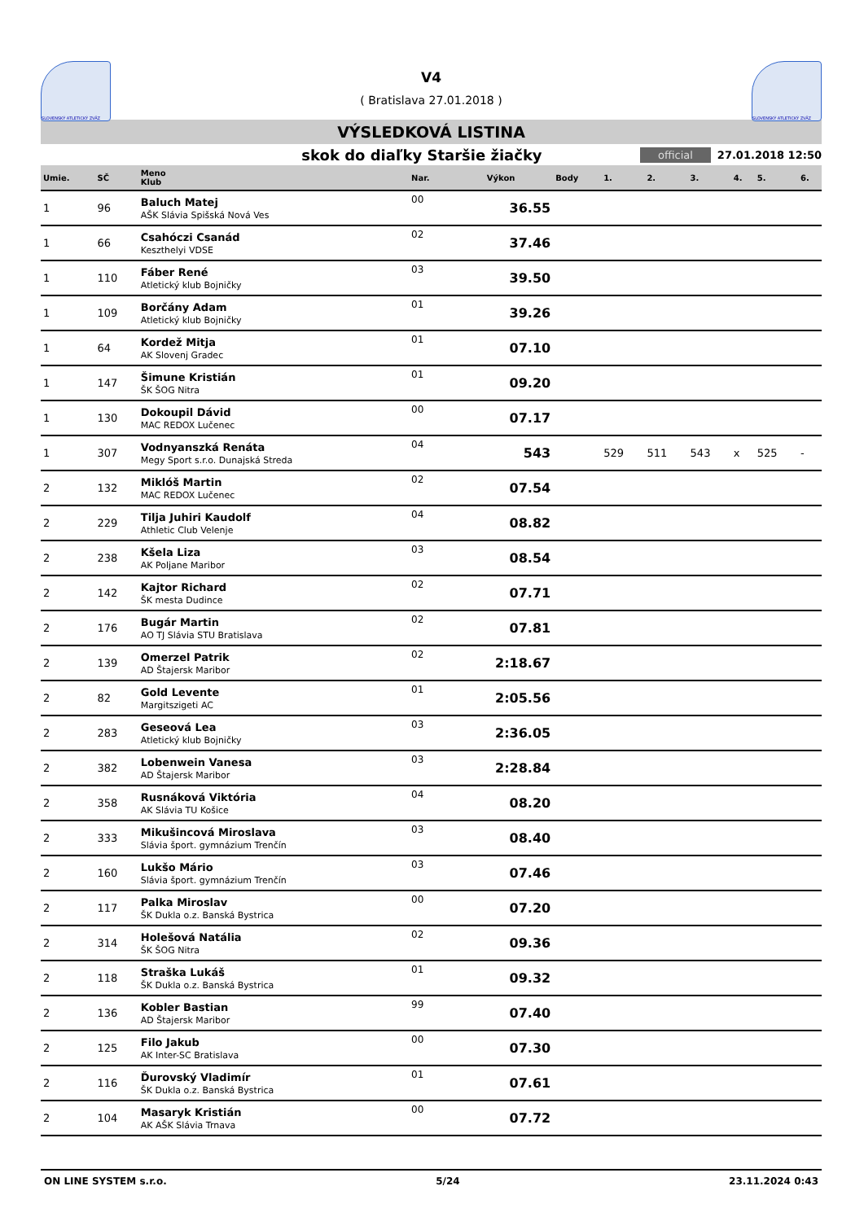SLOVENSKÝ ATLETICKÝ ZVÄZ
V4
( Bratislava 27.01.2018 )
SLOVENSKÝ ATLETICKÝ ZVÄZ
VÝSLEDKOVÁ LISTINA
skok do diaľky Staršie žiačky official 27.01.2018 12:50
| Umie. | SČ | Meno Klub | Nar. | Výkon | Body | 1. | 2. | 3. | 4. | 5. | 6. |
| --- | --- | --- | --- | --- | --- | --- | --- | --- | --- | --- | --- |
| 1 | 96 | Baluch Matej AŠK Slávia Spišská Nová Ves | 00 | 36.55 | | | | | | | |
| 1 | 66 | Csahóczi Csanád Keszthelyi VDSE | 02 | 37.46 | | | | | | | |
| 1 | 110 | Fáber René Atletický klub Bojničky | 03 | 39.50 | | | | | | | |
| 1 | 109 | Borčány Adam Atletický klub Bojničky | 01 | 39.26 | | | | | | | |
| 1 | 64 | Kordež Mitja AK Slovenj Gradec | 01 | 07.10 | | | | | | | |
| 1 | 147 | Šimune Kristián ŠK ŠOG Nitra | 01 | 09.20 | | | | | | | |
| 1 | 130 | Dokoupil Dávid MAC REDOX Lučenec | 00 | 07.17 | | | | | | | |
| 1 | 307 | Vodnyanszká Renáta Megy Sport s.r.o. Dunajská Streda | 04 | 543 | | 529 | 511 | 543 | x | 525 | - |
| 2 | 132 | Miklóš Martin MAC REDOX Lučenec | 02 | 07.54 | | | | | | | |
| 2 | 229 | Tilja Juhiri Kaudolf Athletic Club Velenje | 04 | 08.82 | | | | | | | |
| 2 | 238 | Kšela Liza AK Poljane Maribor | 03 | 08.54 | | | | | | | |
| 2 | 142 | Kajtor Richard ŠK mesta Dudince | 02 | 07.71 | | | | | | | |
| 2 | 176 | Bugár Martin AO TJ Slávia STU Bratislava | 02 | 07.81 | | | | | | | |
| 2 | 139 | Omerzel Patrik AD Štajersk Maribor | 02 | 2:18.67 | | | | | | | |
| 2 | 82 | Gold Levente Margitszigeti AC | 01 | 2:05.56 | | | | | | | |
| 2 | 283 | Geseová Lea Atletický klub Bojničky | 03 | 2:36.05 | | | | | | | |
| 2 | 382 | Lobenwein Vanesa AD Štajersk Maribor | 03 | 2:28.84 | | | | | | | |
| 2 | 358 | Rusnáková Viktória AK Slávia TU Košice | 04 | 08.20 | | | | | | | |
| 2 | 333 | Mikušincová Miroslava Slávia šport. gymnázium Trenčín | 03 | 08.40 | | | | | | | |
| 2 | 160 | Lukšo Mário Slávia šport. gymnázium Trenčín | 03 | 07.46 | | | | | | | |
| 2 | 117 | Palka Miroslav ŠK Dukla o.z. Banská Bystrica | 00 | 07.20 | | | | | | | |
| 2 | 314 | Holešová Natália ŠK ŠOG Nitra | 02 | 09.36 | | | | | | | |
| 2 | 118 | Straška Lukáš ŠK Dukla o.z. Banská Bystrica | 01 | 09.32 | | | | | | | |
| 2 | 136 | Kobler Bastian AD Štajersk Maribor | 99 | 07.40 | | | | | | | |
| 2 | 125 | Filo Jakub AK Inter-SC Bratislava | 00 | 07.30 | | | | | | | |
| 2 | 116 | Ďurovský Vladimír ŠK Dukla o.z. Banská Bystrica | 01 | 07.61 | | | | | | | |
| 2 | 104 | Masaryk Kristián AK AŠK Slávia Trnava | 00 | 07.72 | | | | | | | |
ON LINE SYSTEM s.r.o. 5/24 23.11.2024 0:43